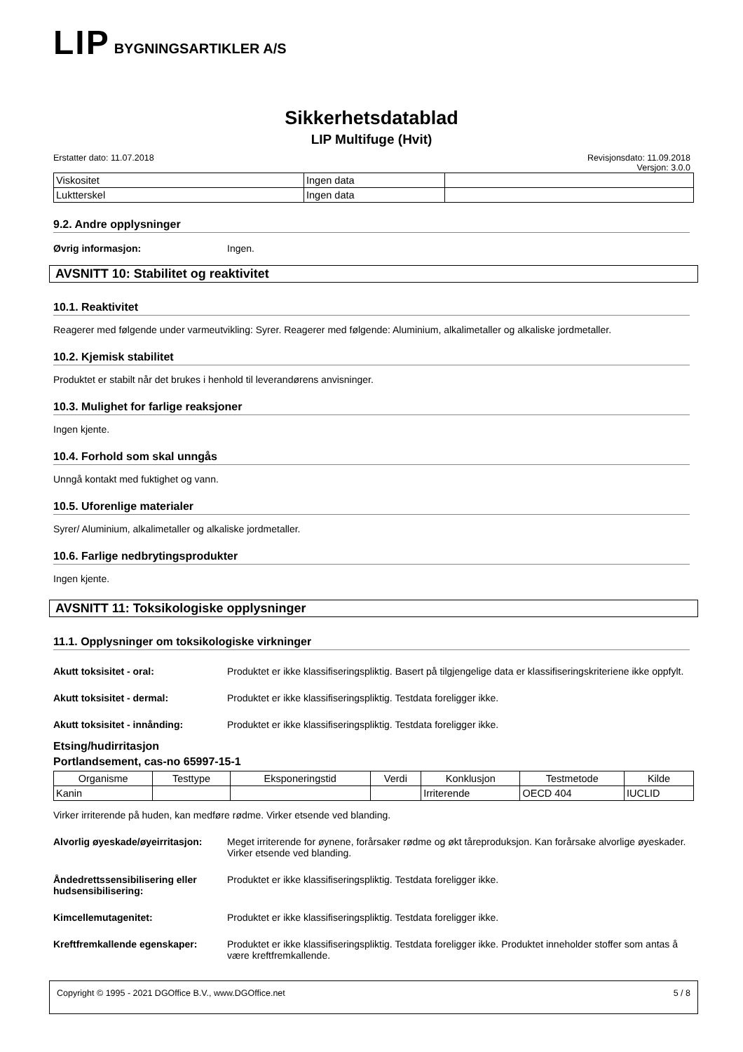LIP BYGNINGSARTIKLER A/S
Sikkerhetsdatablad
LIP Multifuge (Hvit)
Erstatter dato: 11.07.2018 Revisjonsdato: 11.09.2018
Versjon: 3.0.0
| Viskositet | Ingen data | |
| Luktterskel | Ingen data | |
9.2. Andre opplysninger
Øvrig informasjon: Ingen.
AVSNITT 10: Stabilitet og reaktivitet
10.1. Reaktivitet
Reagerer med følgende under varmeutvikling: Syrer. Reagerer med følgende: Aluminium, alkalimetaller og alkaliske jordmetaller.
10.2. Kjemisk stabilitet
Produktet er stabilt når det brukes i henhold til leverandørens anvisninger.
10.3. Mulighet for farlige reaksjoner
Ingen kjente.
10.4. Forhold som skal unngås
Unngå kontakt med fuktighet og vann.
10.5. Uforenlige materialer
Syrer/ Aluminium, alkalimetaller og alkaliske jordmetaller.
10.6. Farlige nedbrytingsprodukter
Ingen kjente.
AVSNITT 11: Toksikologiske opplysninger
11.1. Opplysninger om toksikologiske virkninger
Akutt toksisitet - oral: Produktet er ikke klassifiseringspliktig. Basert på tilgjengelige data er klassifiseringskriteriene ikke oppfylt.
Akutt toksisitet - dermal: Produktet er ikke klassifiseringspliktig. Testdata foreligger ikke.
Akutt toksisitet - innånding: Produktet er ikke klassifiseringspliktig. Testdata foreligger ikke.
Etsing/hudirritasjon
Portlandsement, cas-no 65997-15-1
| Organisme | Testtype | Eksponeringstid | Verdi | Konklusjon | Testmetode | Kilde |
| --- | --- | --- | --- | --- | --- | --- |
| Kanin | | | | Irriterende | OECD 404 | IUCLID |
Virker irriterende på huden, kan medføre rødme. Virker etsende ved blanding.
Alvorlig øyeskade/øyeirritasjon: Meget irriterende for øynene, forårsaker rødme og økt tåreproduksjon. Kan forårsake alvorlige øyeskader. Virker etsende ved blanding.
Åndedrettssensibilisering eller hudsensibilisering: Produktet er ikke klassifiseringspliktig. Testdata foreligger ikke.
Kimcellemutagenitet: Produktet er ikke klassifiseringspliktig. Testdata foreligger ikke.
Kreftfremkallende egenskaper: Produktet er ikke klassifiseringspliktig. Testdata foreligger ikke. Produktet inneholder stoffer som antas å være kreftfremkallende.
Copyright © 1995 - 2021 DGOffice B.V., www.DGOffice.net 5 / 8